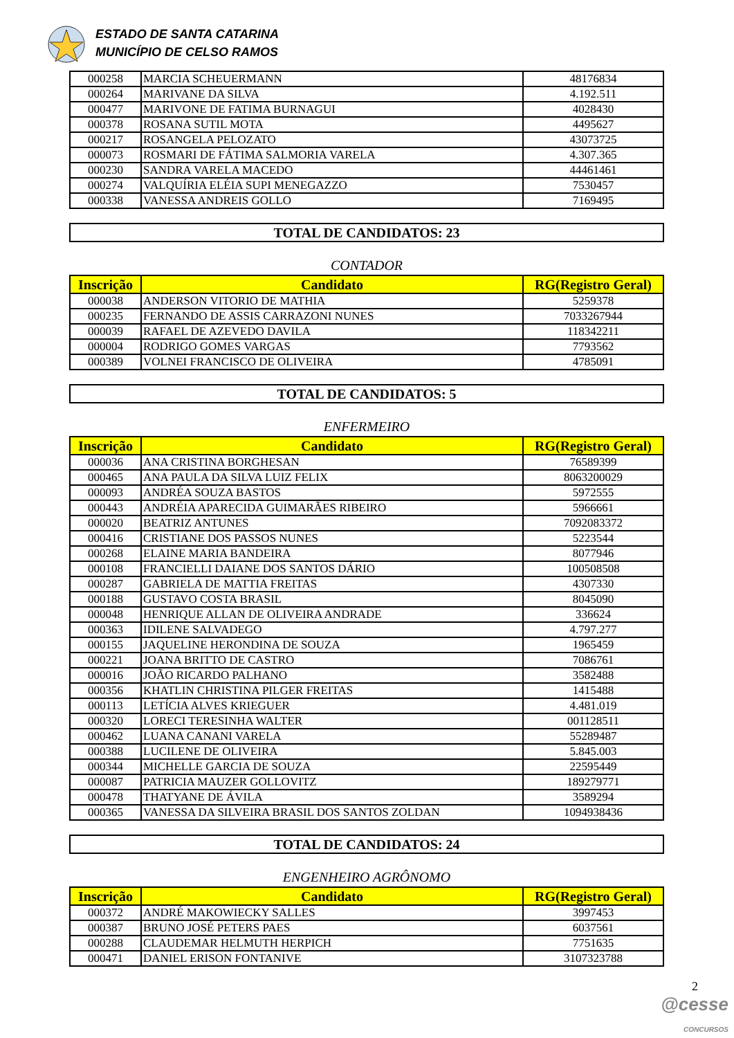ESTADO DE SANTA CATARINA
MUNICÍPIO DE CELSO RAMOS
| 000258 | MARCIA SCHEUERMANN | 48176834 |
| 000264 | MARIVANE DA SILVA | 4.192.511 |
| 000477 | MARIVONE DE FATIMA BURNAGUI | 4028430 |
| 000378 | ROSANA SUTIL MOTA | 4495627 |
| 000217 | ROSANGELA PELOZATO | 43073725 |
| 000073 | ROSMARI DE FÁTIMA SALMORIA VARELA | 4.307.365 |
| 000230 | SANDRA VARELA MACEDO | 44461461 |
| 000274 | VALQUÍRIA ELÉIA SUPI MENEGAZZO | 7530457 |
| 000338 | VANESSA ANDREIS GOLLO | 7169495 |
TOTAL DE CANDIDATOS: 23
CONTADOR
| Inscrição | Candidato | RG(Registro Geral) |
| --- | --- | --- |
| 000038 | ANDERSON VITORIO DE MATHIA | 5259378 |
| 000235 | FERNANDO DE ASSIS CARRAZONI NUNES | 7033267944 |
| 000039 | RAFAEL DE AZEVEDO DAVILA | 118342211 |
| 000004 | RODRIGO GOMES VARGAS | 7793562 |
| 000389 | VOLNEI FRANCISCO DE OLIVEIRA | 4785091 |
TOTAL DE CANDIDATOS: 5
ENFERMEIRO
| Inscrição | Candidato | RG(Registro Geral) |
| --- | --- | --- |
| 000036 | ANA CRISTINA BORGHESAN | 76589399 |
| 000465 | ANA PAULA DA SILVA LUIZ FELIX | 8063200029 |
| 000093 | ANDRÉA SOUZA BASTOS | 5972555 |
| 000443 | ANDRÉIA APARECIDA GUIMARÃES RIBEIRO | 5966661 |
| 000020 | BEATRIZ ANTUNES | 7092083372 |
| 000416 | CRISTIANE DOS PASSOS NUNES | 5223544 |
| 000268 | ELAINE MARIA BANDEIRA | 8077946 |
| 000108 | FRANCIELLI DAIANE DOS SANTOS DÁRIO | 100508508 |
| 000287 | GABRIELA DE MATTIA FREITAS | 4307330 |
| 000188 | GUSTAVO COSTA BRASIL | 8045090 |
| 000048 | HENRIQUE ALLAN DE OLIVEIRA ANDRADE | 336624 |
| 000363 | IDILENE SALVADEGO | 4.797.277 |
| 000155 | JAQUELINE HERONDINA DE SOUZA | 1965459 |
| 000221 | JOANA BRITTO DE CASTRO | 7086761 |
| 000016 | JOÃO RICARDO PALHANO | 3582488 |
| 000356 | KHATLIN CHRISTINA PILGER FREITAS | 1415488 |
| 000113 | LETÍCIA ALVES KRIEGUER | 4.481.019 |
| 000320 | LORECI TERESINHA WALTER | 001128511 |
| 000462 | LUANA CANANI VARELA | 55289487 |
| 000388 | LUCILENE DE OLIVEIRA | 5.845.003 |
| 000344 | MICHELLE GARCIA DE SOUZA | 22595449 |
| 000087 | PATRICIA MAUZER GOLLOVITZ | 189279771 |
| 000478 | THATYANE DE ÁVILA | 3589294 |
| 000365 | VANESSA DA SILVEIRA BRASIL DOS SANTOS ZOLDAN | 1094938436 |
TOTAL DE CANDIDATOS: 24
ENGENHEIRO AGRÔNOMO
| Inscrição | Candidato | RG(Registro Geral) |
| --- | --- | --- |
| 000372 | ANDRÉ MAKOWIECKY SALLES | 3997453 |
| 000387 | BRUNO JOSÉ PETERS PAES | 6037561 |
| 000288 | CLAUDEMAR HELMUTH HERPICH | 7751635 |
| 000471 | DANIEL ERISON FONTANIVE | 3107323788 |
2
@cesse
CONCURSOS